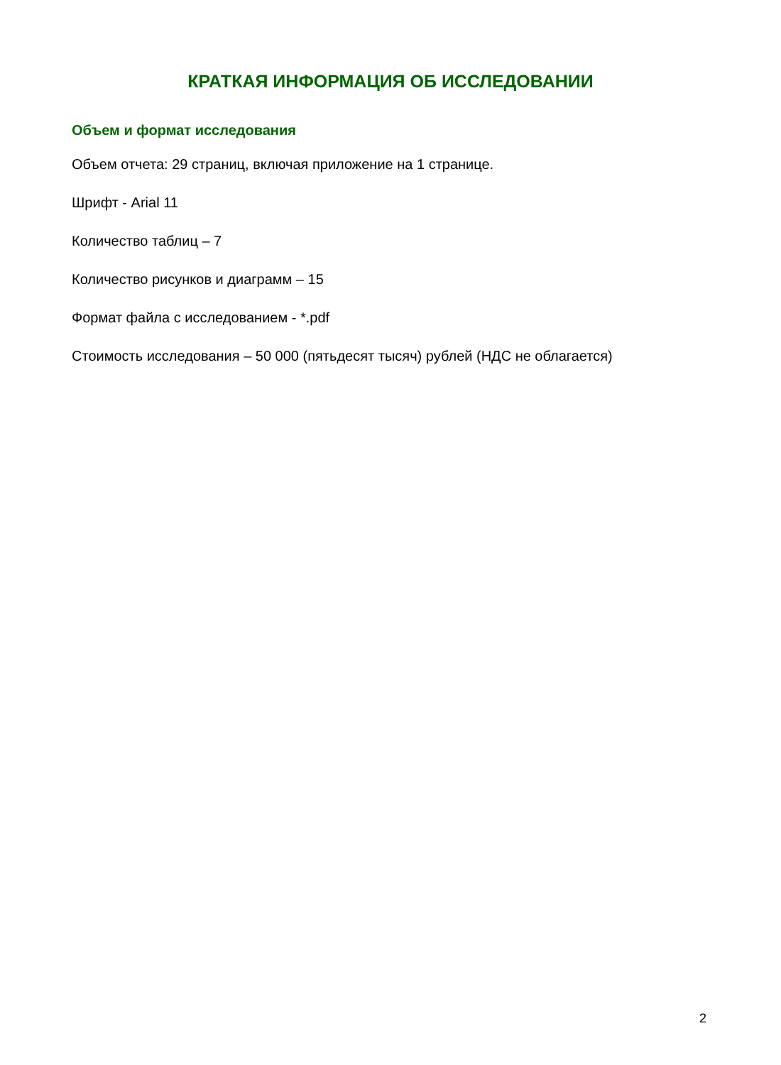КРАТКАЯ ИНФОРМАЦИЯ ОБ ИССЛЕДОВАНИИ
Объем и формат исследования
Объем отчета: 29 страниц, включая приложение на 1 странице.
Шрифт - Arial 11
Количество таблиц – 7
Количество рисунков и диаграмм – 15
Формат файла с исследованием - *.pdf
Стоимость исследования – 50 000 (пятьдесят тысяч) рублей (НДС не облагается)
2